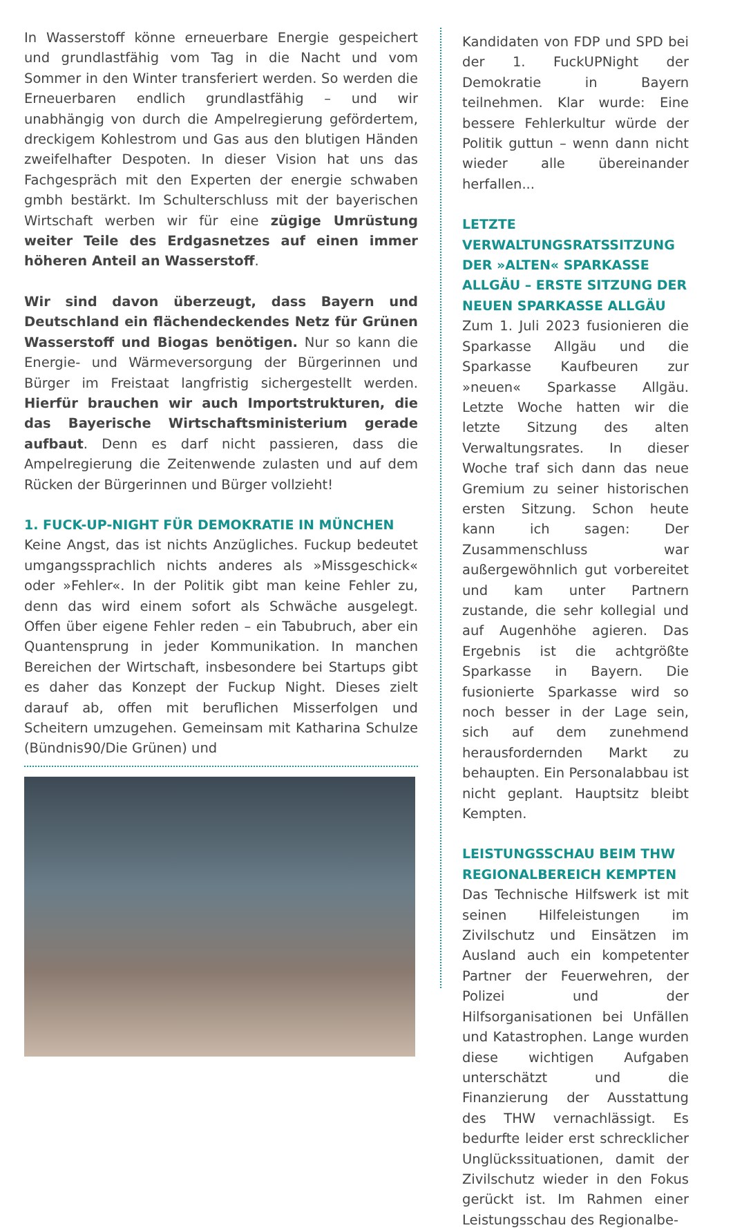In Wasserstoff könne erneuerbare Energie gespeichert und grundlastfähig vom Tag in die Nacht und vom Sommer in den Winter transferiert werden. So werden die Erneuerbaren endlich grundlastfähig – und wir unabhängig von durch die Ampelregierung gefördertem, dreckigem Kohlestrom und Gas aus den blutigen Händen zweifelhafter Despoten. In dieser Vision hat uns das Fachgespräch mit den Experten der energie schwaben gmbh bestärkt. Im Schulterschluss mit der bayerischen Wirtschaft werben wir für eine zügige Umrüstung weiter Teile des Erdgasnetzes auf einen immer höheren Anteil an Wasserstoff.
Wir sind davon überzeugt, dass Bayern und Deutschland ein flächendeckendes Netz für Grünen Wasserstoff und Biogas benötigen. Nur so kann die Energie- und Wärmeversorgung der Bürgerinnen und Bürger im Freistaat langfristig sichergestellt werden. Hierfür brauchen wir auch Importstrukturen, die das Bayerische Wirtschaftsministerium gerade aufbaut. Denn es darf nicht passieren, dass die Ampelregierung die Zeitenwende zulasten und auf dem Rücken der Bürgerinnen und Bürger vollzieht!
1. FUCK-UP-NIGHT FÜR DEMOKRATIE IN MÜNCHEN
Keine Angst, das ist nichts Anzügliches. Fuckup bedeutet umgangssprachlich nichts anderes als »Missgeschick« oder »Fehler«. In der Politik gibt man keine Fehler zu, denn das wird einem sofort als Schwäche ausgelegt. Offen über eigene Fehler reden – ein Tabubruch, aber ein Quantensprung in jeder Kommunikation. In manchen Bereichen der Wirtschaft, insbesondere bei Startups gibt es daher das Konzept der Fuckup Night. Dieses zielt darauf ab, offen mit beruflichen Misserfolgen und Scheitern umzugehen. Gemeinsam mit Katharina Schulze (Bündnis90/Die Grünen) und
Kandidaten von FDP und SPD bei der 1. FuckUPNight der Demokratie in Bayern teilnehmen. Klar wurde: Eine bessere Fehlerkultur würde der Politik guttun – wenn dann nicht wieder alle übereinander herfallen...
LETZTE VERWALTUNGSRATSSITZUNG DER »ALTEN« SPARKASSE ALLGÄU – ERSTE SITZUNG DER NEUEN SPARKASSE ALLGÄU
Zum 1. Juli 2023 fusionieren die Sparkasse Allgäu und die Sparkasse Kaufbeuren zur »neuen« Sparkasse Allgäu. Letzte Woche hatten wir die letzte Sitzung des alten Verwaltungsrates. In dieser Woche traf sich dann das neue Gremium zu seiner historischen ersten Sitzung. Schon heute kann ich sagen: Der Zusammenschluss war außergewöhnlich gut vorbereitet und kam unter Partnern zustande, die sehr kollegial und auf Augenhöhe agieren. Das Ergebnis ist die achtgrößte Sparkasse in Bayern. Die fusionierte Sparkasse wird so noch besser in der Lage sein, sich auf dem zunehmend herausfordernden Markt zu behaupten. Ein Personalabbau ist nicht geplant. Hauptsitz bleibt Kempten.
LEISTUNGSSCHAU BEIM THW REGIONALBEREICH KEMPTEN
Das Technische Hilfswerk ist mit seinen Hilfeleistungen im Zivilschutz und Einsätzen im Ausland auch ein kompetenter Partner der Feuerwehren, der Polizei und der Hilfsorganisationen bei Unfällen und Katastrophen. Lange wurden diese wichtigen Aufgaben unterschätzt und die Finanzierung der Ausstattung des THW vernachlässigt. Es bedurfte leider erst schrecklicher Unglückssituationen, damit der Zivilschutz wieder in den Fokus gerückt ist. Im Rahmen einer Leistungsschau des Regionalbe-